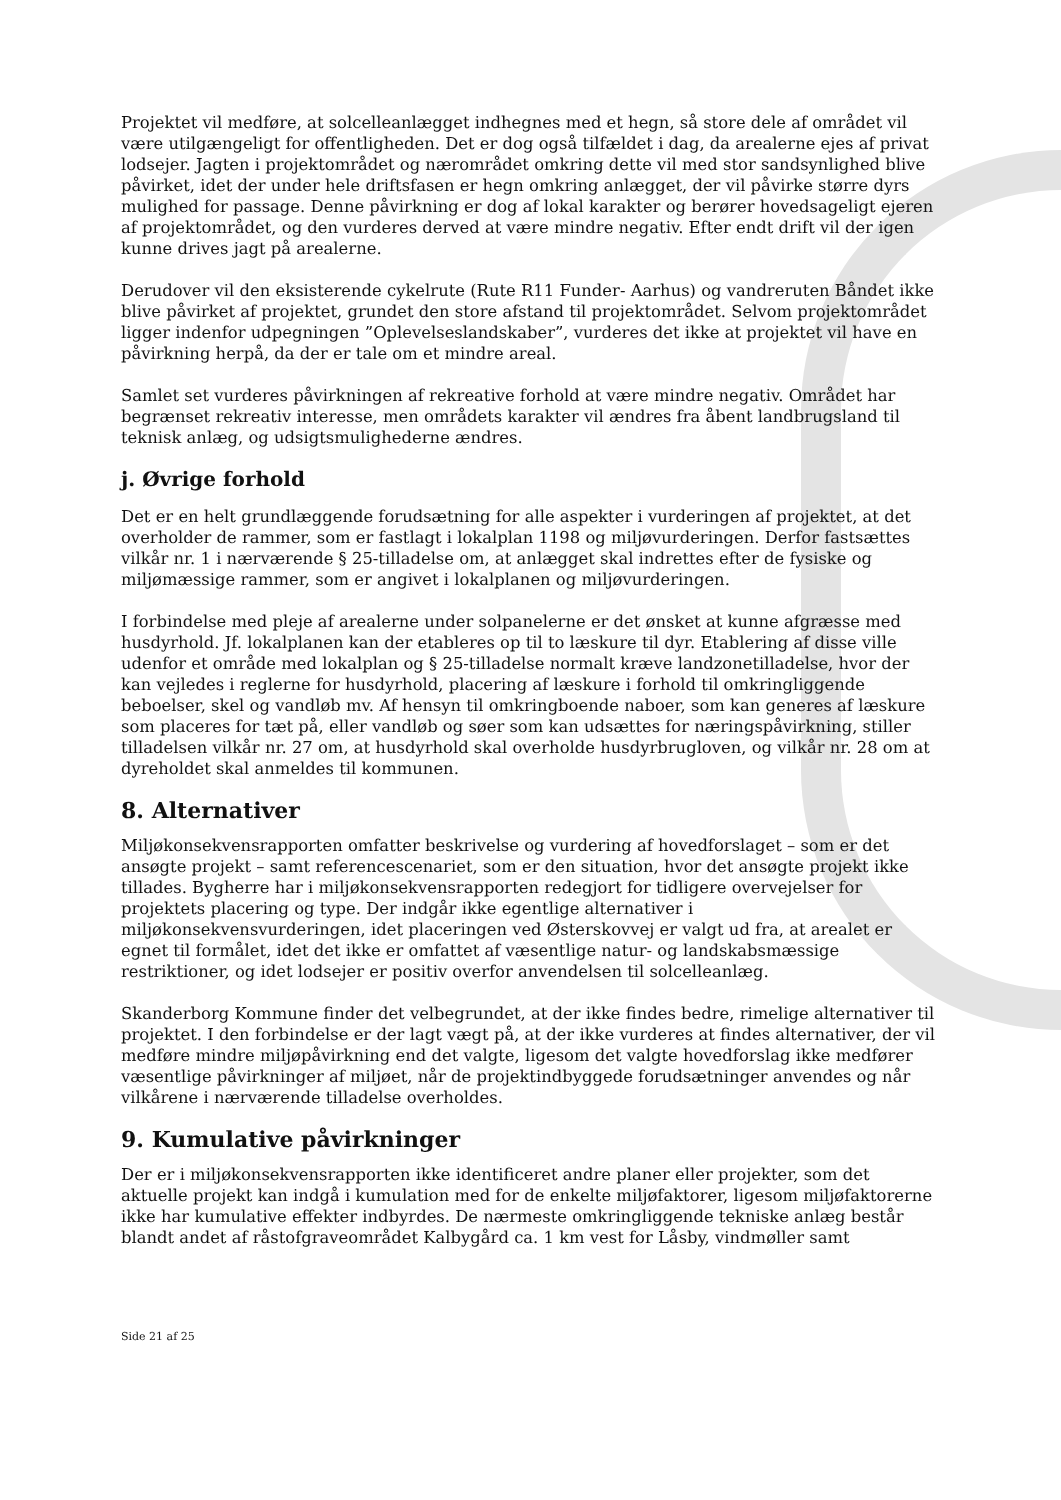Projektet vil medføre, at solcelleanlægget indhegnes med et hegn, så store dele af området vil være utilgængeligt for offentligheden. Det er dog også tilfældet i dag, da arealerne ejes af privat lodsejer. Jagten i projektområdet og nærområdet omkring dette vil med stor sandsynlighed blive påvirket, idet der under hele driftsfasen er hegn omkring anlægget, der vil påvirke større dyrs mulighed for passage. Denne påvirkning er dog af lokal karakter og berører hovedsageligt ejeren af projektområdet, og den vurderes derved at være mindre negativ. Efter endt drift vil der igen kunne drives jagt på arealerne.
Derudover vil den eksisterende cykelrute (Rute R11 Funder- Aarhus) og vandreruten Båndet ikke blive påvirket af projektet, grundet den store afstand til projektområdet. Selvom projektområdet ligger indenfor udpegningen ”Oplevelseslandskaber”, vurderes det ikke at projektet vil have en påvirkning herpå, da der er tale om et mindre areal.
Samlet set vurderes påvirkningen af rekreative forhold at være mindre negativ. Området har begrænset rekreativ interesse, men områdets karakter vil ændres fra åbent landbrugsland til teknisk anlæg, og udsigtsmulighederne ændres.
j. Øvrige forhold
Det er en helt grundlæggende forudsætning for alle aspekter i vurderingen af projektet, at det overholder de rammer, som er fastlagt i lokalplan 1198 og miljøvurderingen. Derfor fastsættes vilkår nr. 1 i nærværende § 25-tilladelse om, at anlægget skal indrettes efter de fysiske og miljømæssige rammer, som er angivet i lokalplanen og miljøvurderingen.
I forbindelse med pleje af arealerne under solpanelerne er det ønsket at kunne afgræsse med husdyrhold. Jf. lokalplanen kan der etableres op til to læskure til dyr. Etablering af disse ville udenfor et område med lokalplan og § 25-tilladelse normalt kræve landzonetilladelse, hvor der kan vejledes i reglerne for husdyrhold, placering af læskure i forhold til omkringliggende beboelser, skel og vandløb mv. Af hensyn til omkringboende naboer, som kan generes af læskure som placeres for tæt på, eller vandløb og søer som kan udsættes for næringspåvirkning, stiller tilladelsen vilkår nr. 27 om, at husdyrhold skal overholde husdyrbrugloven, og vilkår nr. 28 om at dyreholdet skal anmeldes til kommunen.
8. Alternativer
Miljøkonsekvensrapporten omfatter beskrivelse og vurdering af hovedforslaget – som er det ansøgte projekt – samt referencescenariet, som er den situation, hvor det ansøgte projekt ikke tillades. Bygherre har i miljøkonsekvensrapporten redegjort for tidligere overvejelser for projektets placering og type. Der indgår ikke egentlige alternativer i miljøkonsekvensvurderingen, idet placeringen ved Østerskovvej er valgt ud fra, at arealet er egnet til formålet, idet det ikke er omfattet af væsentlige natur- og landskabsmæssige restriktioner, og idet lodsejer er positiv overfor anvendelsen til solcelleanlæg.
Skanderborg Kommune finder det velbegrundet, at der ikke findes bedre, rimelige alternativer til projektet. I den forbindelse er der lagt vægt på, at der ikke vurderes at findes alternativer, der vil medføre mindre miljøpåvirkning end det valgte, ligesom det valgte hovedforslag ikke medfører væsentlige påvirkninger af miljøet, når de projektindbyggede forudsætninger anvendes og når vilkårene i nærværende tilladelse overholdes.
9. Kumulative påvirkninger
Der er i miljøkonsekvensrapporten ikke identificeret andre planer eller projekter, som det aktuelle projekt kan indgå i kumulation med for de enkelte miljøfaktorer, ligesom miljøfaktorerne ikke har kumulative effekter indbyrdes. De nærmeste omkringliggende tekniske anlæg består blandt andet af råstofgraveområdet Kalbygård ca. 1 km vest for Låsby, vindmøller samt
Side 21 af 25